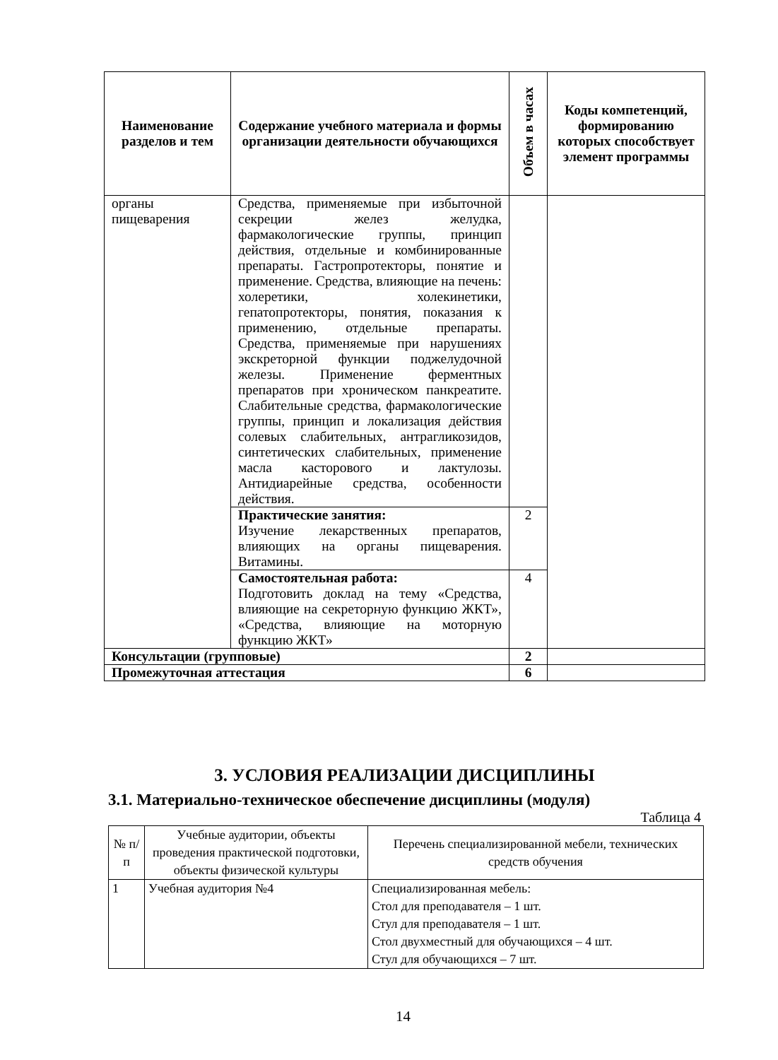| Наименование разделов и тем | Содержание учебного материала и формы организации деятельности обучающихся | Объем в часах | Коды компетенций, формированию которых способствует элемент программы |
| --- | --- | --- | --- |
| органы пищеварения | Средства, применяемые при избыточной секреции желез желудка, фармакологические группы, принцип действия, отдельные и комбинированные препараты. Гастропротекторы, понятие и применение. Средства, влияющие на печень: холеретики, холекинетики, гепатопротекторы, понятия, показания к применению, отдельные препараты. Средства, применяемые при нарушениях экскреторной функции поджелудочной железы. Применение ферментных препаратов при хроническом панкреатите. Слабительные средства, фармакологические группы, принцип и локализация действия солевых слабительных, антрагликозидов, синтетических слабительных, применение масла касторового и лактулозы. Антидиарейные средства, особенности действия. | | |
| | Практические занятия: Изучение лекарственных препаратов, влияющих на органы пищеварения. Витамины. | 2 | |
| | Самостоятельная работа: Подготовить доклад на тему «Средства, влияющие на секреторную функцию ЖКТ», «Средства, влияющие на моторную функцию ЖКТ» | 4 | |
| Консультации (групповые) | | 2 | |
| Промежуточная аттестация | | 6 | |
3. УСЛОВИЯ РЕАЛИЗАЦИИ ДИСЦИПЛИНЫ
3.1. Материально-техническое обеспечение дисциплины (модуля)
Таблица 4
| № п/п | Учебные аудитории, объекты проведения практической подготовки, объекты физической культуры | Перечень специализированной мебели, технических средств обучения |
| 1 | Учебная аудитория №4 | Специализированная мебель: Стол для преподавателя – 1 шт. Стул для преподавателя – 1 шт. Стол двухместный для обучающихся – 4 шт. Стул для обучающихся – 7 шт. |
14